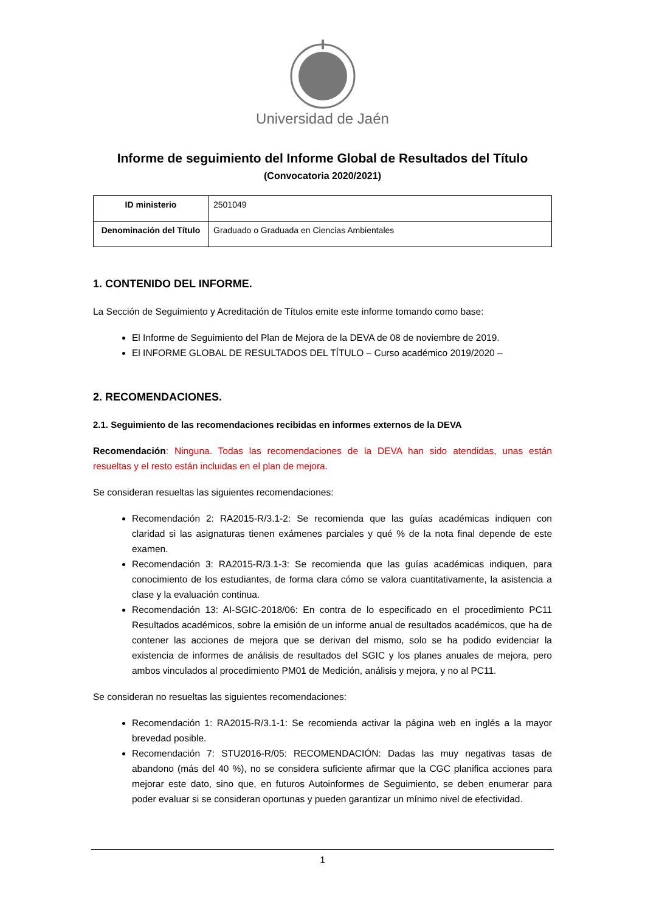Universidad de Jaén
Informe de seguimiento del Informe Global de Resultados del Título
(Convocatoria 2020/2021)
| ID ministerio | 2501049 |
| Denominación del Título | Graduado o Graduada en Ciencias Ambientales |
1. CONTENIDO DEL INFORME.
La Sección de Seguimiento y Acreditación de Títulos emite este informe tomando como base:
El Informe de Seguimiento del Plan de Mejora de la DEVA de 08 de noviembre de 2019.
El INFORME GLOBAL DE RESULTADOS DEL TÍTULO – Curso académico 2019/2020 –
2. RECOMENDACIONES.
2.1. Seguimiento de las recomendaciones recibidas en informes externos de la DEVA
Recomendación: Ninguna. Todas las recomendaciones de la DEVA han sido atendidas, unas están resueltas y el resto están incluidas en el plan de mejora.
Se consideran resueltas las siguientes recomendaciones:
Recomendación 2: RA2015-R/3.1-2: Se recomienda que las guías académicas indiquen con claridad si las asignaturas tienen exámenes parciales y qué % de la nota final depende de este examen.
Recomendación 3: RA2015-R/3.1-3: Se recomienda que las guías académicas indiquen, para conocimiento de los estudiantes, de forma clara cómo se valora cuantitativamente, la asistencia a clase y la evaluación continua.
Recomendación 13: AI-SGIC-2018/06: En contra de lo especificado en el procedimiento PC11 Resultados académicos, sobre la emisión de un informe anual de resultados académicos, que ha de contener las acciones de mejora que se derivan del mismo, solo se ha podido evidenciar la existencia de informes de análisis de resultados del SGIC y los planes anuales de mejora, pero ambos vinculados al procedimiento PM01 de Medición, análisis y mejora, y no al PC11.
Se consideran no resueltas las siguientes recomendaciones:
Recomendación 1: RA2015-R/3.1-1: Se recomienda activar la página web en inglés a la mayor brevedad posible.
Recomendación 7: STU2016-R/05: RECOMENDACIÓN: Dadas las muy negativas tasas de abandono (más del 40 %), no se considera suficiente afirmar que la CGC planifica acciones para mejorar este dato, sino que, en futuros Autoinformes de Seguimiento, se deben enumerar para poder evaluar si se consideran oportunas y pueden garantizar un mínimo nivel de efectividad.
1